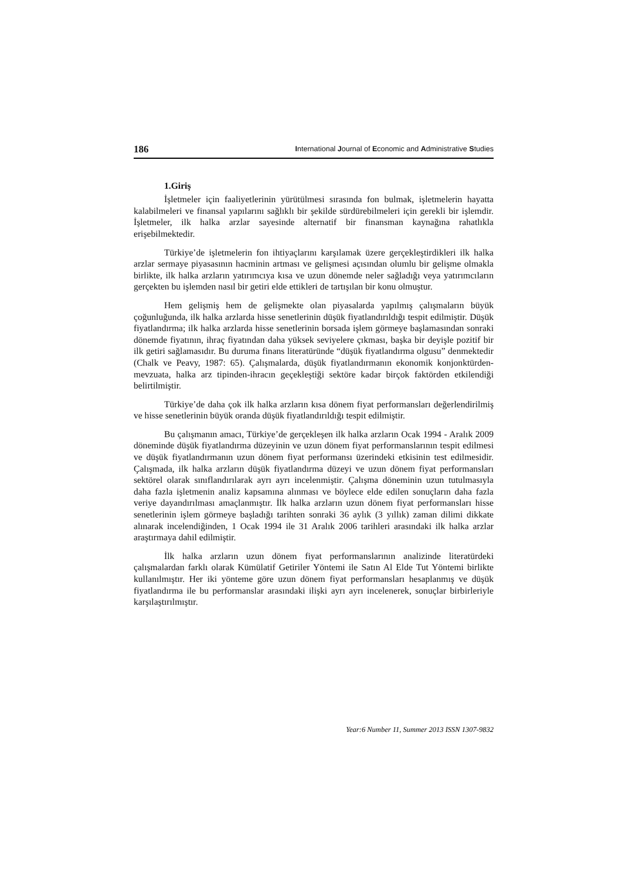186 International Journal of Economic and Administrative Studies
1.Giriş
İşletmeler için faaliyetlerinin yürütülmesi sırasında fon bulmak, işletmelerin hayatta kalabilmeleri ve finansal yapılarını sağlıklı bir şekilde sürdürebilmeleri için gerekli bir işlemdir. İşletmeler, ilk halka arzlar sayesinde alternatif bir finansman kaynağına rahatlıkla erişebilmektedir.
Türkiye’de işletmelerin fon ihtiyaçlarını karşılamak üzere gerçekleştirdikleri ilk halka arzlar sermaye piyasasının hacminin artması ve gelişmesi açısından olumlu bir gelişme olmakla birlikte, ilk halka arzların yatırımcıya kısa ve uzun dönemde neler sağladığı veya yatırımcıların gerçekten bu işlemden nasıl bir getiri elde ettikleri de tartışılan bir konu olmuştur.
Hem gelişmiş hem de gelişmekte olan piyasalarda yapılmış çalışmaların büyük çoğunluğunda, ilk halka arzlarda hisse senetlerinin düşük fiyatlandırıldığı tespit edilmiştir. Düşük fiyatlandırma; ilk halka arzlarda hisse senetlerinin borsada işlem görmeye başlamasından sonraki dönemde fiyatının, ihraç fiyatından daha yüksek seviyelere çıkması, başka bir deyişle pozitif bir ilk getiri sağlamasıdır. Bu duruma finans literatüründe “düşük fiyatlandırma olgusu” denmektedir (Chalk ve Peavy, 1987: 65). Çalışmalarda, düşük fiyatlandırmanın ekonomik konjonktürden-mevzuata, halka arz tipinden-ihracın geçekleştiği sektöre kadar birçok faktörden etkilendiği belirtilmiştir.
Türkiye’de daha çok ilk halka arzların kısa dönem fiyat performansları değerlendirilmiş ve hisse senetlerinin büyük oranda düşük fiyatlandırıldığı tespit edilmiştir.
Bu çalışmanın amacı, Türkiye’de gerçekleşen ilk halka arzların Ocak 1994 - Aralık 2009 döneminde düşük fiyatlandırma düzeyinin ve uzun dönem fiyat performanslarının tespit edilmesi ve düşük fiyatlandırmanın uzun dönem fiyat performansı üzerindeki etkisinin test edilmesidir. Çalışmada, ilk halka arzların düşük fiyatlandırma düzeyi ve uzun dönem fiyat performansları sektörel olarak sınıflandırılarak ayrı ayrı incelenmiştir. Çalışma döneminin uzun tutulmasıyla daha fazla işletmenin analiz kapsamına alınması ve böylece elde edilen sonuçların daha fazla veriye dayandırılması amaçlanmıştır. İlk halka arzların uzun dönem fiyat performansları hisse senetlerinin işlem görmeye başladığı tarihten sonraki 36 aylık (3 yıllık) zaman dilimi dikkate alınarak incelendiğinden, 1 Ocak 1994 ile 31 Aralık 2006 tarihleri arasındaki ilk halka arzlar araştırmaya dahil edilmiştir.
İlk halka arzların uzun dönem fiyat performanslarının analizinde literatürdeki çalışmalardan farklı olarak Kümülatif Getiriler Yöntemi ile Satın Al Elde Tut Yöntemi birlikte kullanılmıştır. Her iki yönteme göre uzun dönem fiyat performansları hesaplanmış ve düşük fiyatlandırma ile bu performanslar arasındaki ilişki ayrı ayrı incelenerek, sonuçlar birbirleriyle karşılaştırılmıştır.
Year:6 Number 11, Summer 2013 ISSN 1307-9832